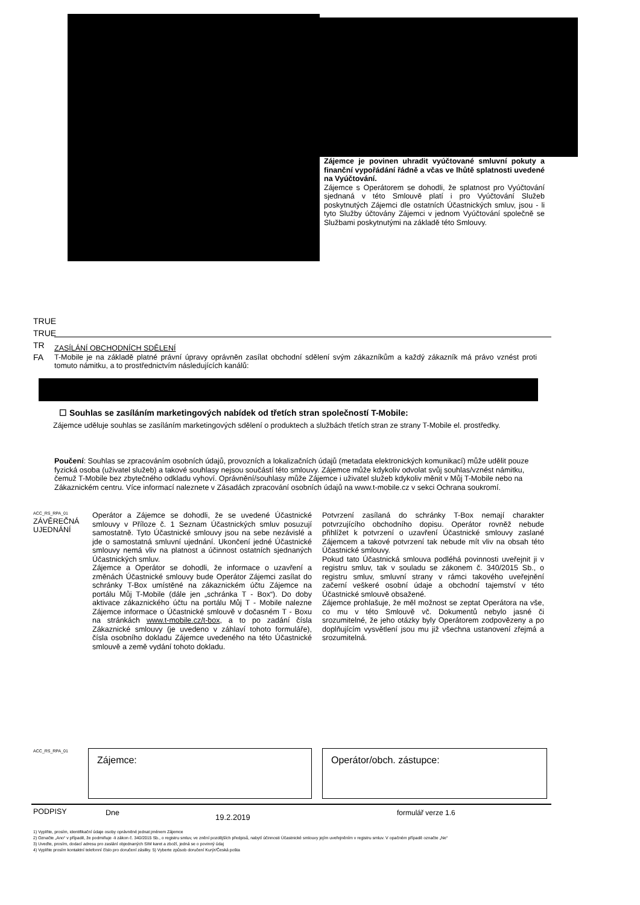Zájemce je povinen uhradit vyúčtované smluvní pokuty a finanční vypořádání řádně a včas ve lhůtě splatnosti uvedené na Vyúčtování.
Zájemce s Operátorem se dohodli, že splatnost pro Vyúčtování sjednaná v této Smlouvě platí i pro Vyúčtování Služeb poskytnutých Zájemci dle ostatních Účastnických smluv, jsou - li tyto Služby účtovány Zájemci v jednom Vyúčtování společně se Službami poskytnutými na základě této Smlouvy.
TRUE
TRUE
TR
FA
ZASÍLÁNÍ OBCHODNÍCH SDĚLENÍ
T-Mobile je na základě platné právní úpravy oprávněn zasílat obchodní sdělení svým zákazníkům a každý zákazník má právo vznést proti tomuto námitku, a to prostřednictvím následujících kanálů:
☐ Souhlas se zasíláním marketingových nabídek od třetích stran společností T-Mobile:
Zájemce uděluje souhlas se zasíláním marketingových sdělení o produktech a službách třetích stran ze strany T-Mobile el. prostředky.
Poučení: Souhlas se zpracováním osobních údajů, provozních a lokalizačních údajů (metadata elektronických komunikací) může udělit pouze fyzická osoba (uživatel služeb) a takové souhlasy nejsou součástí této smlouvy. Zájemce může kdykoliv odvolat svůj souhlas/vznést námitku, čemuž T-Mobile bez zbytečného odkladu vyhoví. Oprávnění/souhlasy může Zájemce i uživatel služeb kdykoliv měnit v Můj T-Mobile nebo na Zákaznickém centru. Více informací naleznete v Zásadách zpracování osobních údajů na www.t-mobile.cz v sekci Ochrana soukromí.
ACC_RS_RPA_01
ZÁVĚREČNÁ
UJEDNÁNÍ
Operátor a Zájemce se dohodli, že se uvedené Účastnické smlouvy v Příloze č. 1 Seznam Účastnických smluv posuzují samostatně. Tyto Účastnické smlouvy jsou na sebe nezávislé a jde o samostatná smluvní ujednání. Ukončení jedné Účastnické smlouvy nemá vliv na platnost a účinnost ostatních sjednaných Účastnických smluv.
Zájemce a Operátor se dohodli, že informace o uzavření a změnách Účastnické smlouvy bude Operátor Zájemci zasílat do schránky T-Box umístěné na zákaznickém účtu Zájemce na portálu Můj T-Mobile (dále jen „schránka T - Box“). Do doby aktivace zákaznického účtu na portálu Můj T - Mobile nalezne Zájemce informace o Účastnické smlouvě v dočasném T - Boxu na stránkách www.t-mobile.cz/t-box, a to po zadání čísla Zákaznické smlouvy (je uvedeno v záhlaví tohoto formuláře), čísla osobního dokladu Zájemce uvedeného na této Účastnické smlouvě a země vydání tohoto dokladu.
Potvrzení zasílaná do schránky T-Box nemají charakter potvrzujícího obchodního dopisu. Operátor rovněž nebude přihlížet k potvrzení o uzavření Účastnické smlouvy zaslané Zájemcem a takové potvrzení tak nebude mít vliv na obsah této Účastnické smlouvy.
Pokud tato Účastnická smlouva podléhá povinnosti uveřejnit ji v registru smluv, tak v souladu se zákonem č. 340/2015 Sb., o registru smluv, smluvní strany v rámci takového uveřejnění začerní veškeré osobní údaje a obchodní tajemství v této Účastnické smlouvě obsažené.
Zájemce prohlašuje, že měl možnost se zeptat Operátora na vše, co mu v této Smlouvě vč. Dokumentů nebylo jasné či srozumitelné, že jeho otázky byly Operátorem zodpovězeny a po doplňujícím vysvětlení jsou mu již všechna ustanovení zřejmá a srozumitelná.
ACC_RS_RPA_01 Zájemce: Operátor/obch. zástupce:
PODPISY Dne
19.2.2019
formulář verze 1.6
1) Vyplňte, prosím, identifikační údaje osoby oprávněné jednat jménem Zájemce
2) Označte „Ano“ v případě, že podmiňuje -li zákon č. 340/2015 Sb., o registru smluv, ve znění pozdějších předpisů, nabytí účinnosti Účastnické smlouvy jejím uveřejněním v registru smluv. V opačném případě označte „Ne“
3) Uveďte, prosím, dodací adresu pro zaslání objednaných SIM karet a zboží, jedná se o povinný údaj
4) Vyplňte prosím kontaktní telefonní číslo pro doručení zásilky. 5) Vyberte způsob doručení Kurýr/Česká pošta